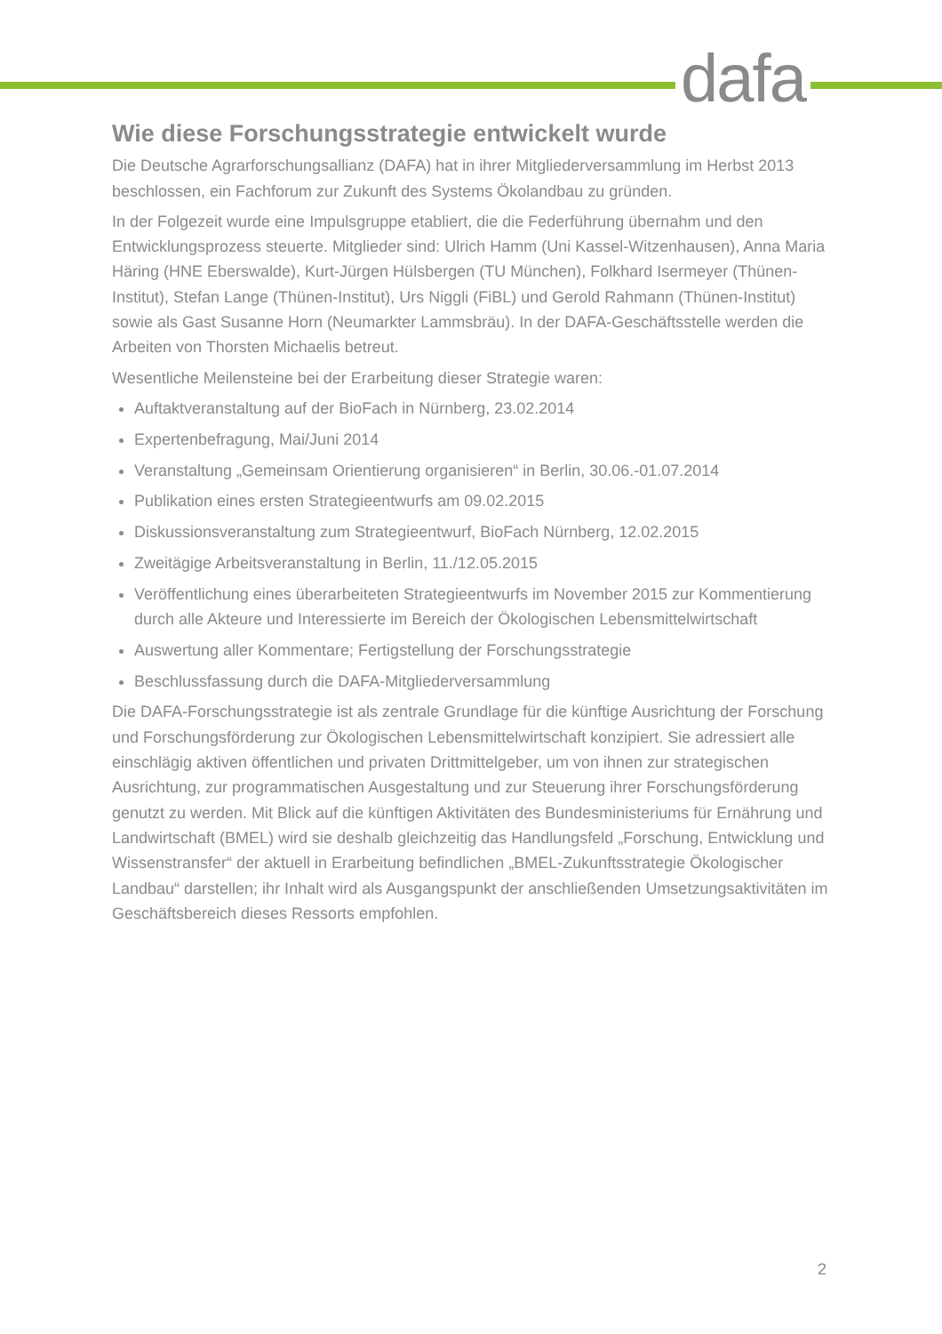dafa
Wie diese Forschungsstrategie entwickelt wurde
Die Deutsche Agrarforschungsallianz (DAFA) hat in ihrer Mitgliederversammlung im Herbst 2013 beschlossen, ein Fachforum zur Zukunft des Systems Ökolandbau zu gründen.
In der Folgezeit wurde eine Impulsgruppe etabliert, die die Federführung übernahm und den Entwicklungsprozess steuerte. Mitglieder sind: Ulrich Hamm (Uni Kassel-Witzenhausen), Anna Maria Häring (HNE Eberswalde), Kurt-Jürgen Hülsbergen (TU München), Folkhard Isermeyer (Thünen-Institut), Stefan Lange (Thünen-Institut), Urs Niggli (FiBL) und Gerold Rahmann (Thünen-Institut) sowie als Gast Susanne Horn (Neumarkter Lammsbräu). In der DAFA-Geschäftsstelle werden die Arbeiten von Thorsten Michaelis betreut.
Wesentliche Meilensteine bei der Erarbeitung dieser Strategie waren:
Auftaktveranstaltung auf der BioFach in Nürnberg, 23.02.2014
Expertenbefragung, Mai/Juni 2014
Veranstaltung „Gemeinsam Orientierung organisieren“ in Berlin, 30.06.-01.07.2014
Publikation eines ersten Strategieentwurfs am 09.02.2015
Diskussionsveranstaltung zum Strategieentwurf, BioFach Nürnberg, 12.02.2015
Zweitägige Arbeitsveranstaltung in Berlin, 11./12.05.2015
Veröffentlichung eines überarbeiteten Strategieentwurfs im November 2015 zur Kommentierung durch alle Akteure und Interessierte im Bereich der Ökologischen Lebensmittelwirtschaft
Auswertung aller Kommentare; Fertigstellung der Forschungsstrategie
Beschlussfassung durch die DAFA-Mitgliederversammlung
Die DAFA-Forschungsstrategie ist als zentrale Grundlage für die künftige Ausrichtung der Forschung und Forschungsförderung zur Ökologischen Lebensmittelwirtschaft konzipiert. Sie adressiert alle einschlägig aktiven öffentlichen und privaten Drittmittelgeber, um von ihnen zur strategischen Ausrichtung, zur programmatischen Ausgestaltung und zur Steuerung ihrer Forschungsförderung genutzt zu werden. Mit Blick auf die künftigen Aktivitäten des Bundesministeriums für Ernährung und Landwirtschaft (BMEL) wird sie deshalb gleichzeitig das Handlungsfeld „Forschung, Entwicklung und Wissenstransfer“ der aktuell in Erarbeitung befindlichen „BMEL-Zukunftsstrategie Ökologischer Landbau“ darstellen; ihr Inhalt wird als Ausgangspunkt der anschließenden Umsetzungsaktivitäten im Geschäftsbereich dieses Ressorts empfohlen.
2